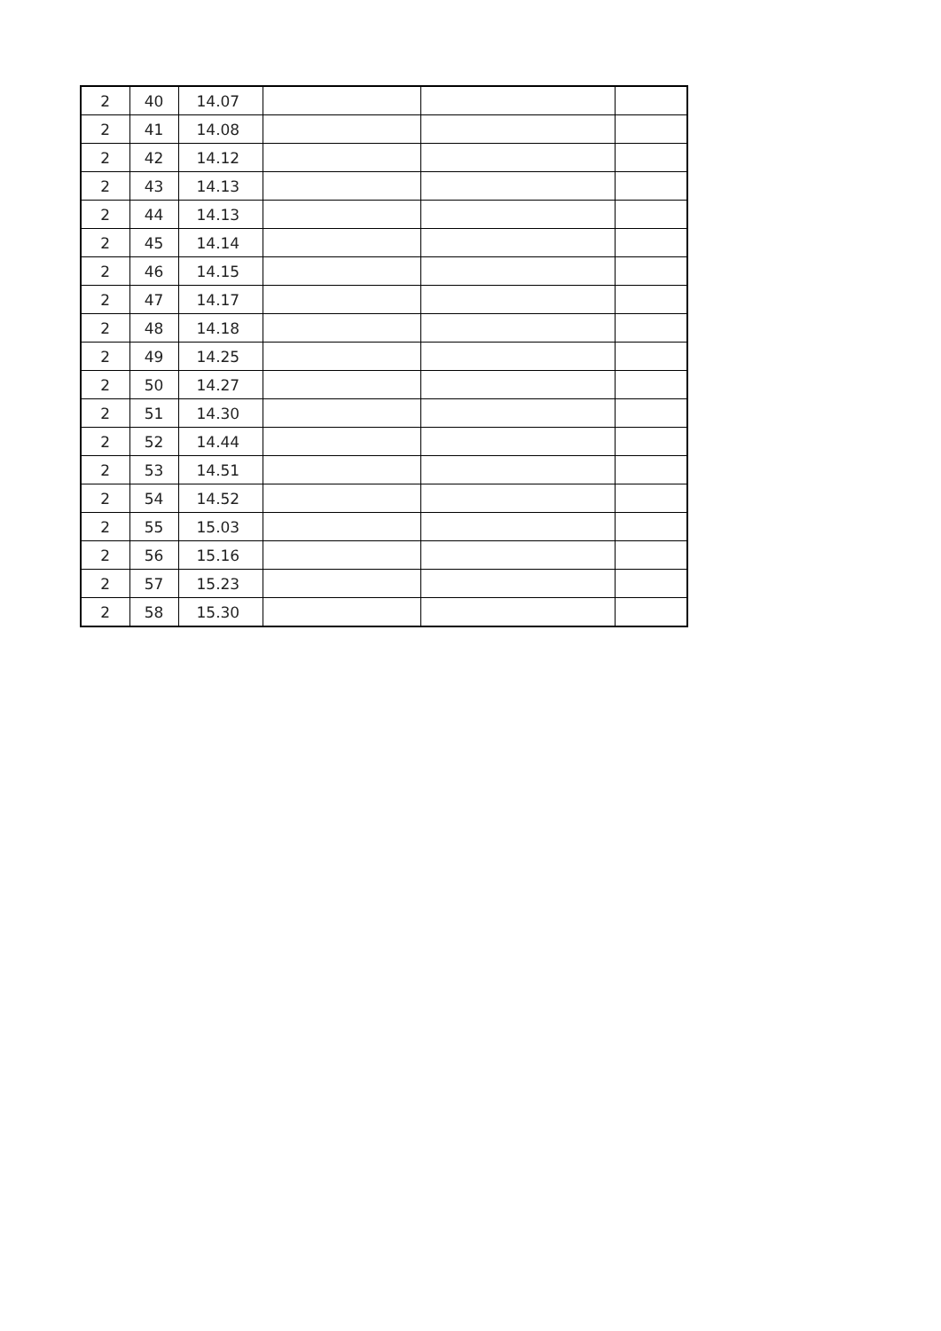| 2 | 40 | 14.07 | | | |
| 2 | 41 | 14.08 | | | |
| 2 | 42 | 14.12 | | | |
| 2 | 43 | 14.13 | | | |
| 2 | 44 | 14.13 | | | |
| 2 | 45 | 14.14 | | | |
| 2 | 46 | 14.15 | | | |
| 2 | 47 | 14.17 | | | |
| 2 | 48 | 14.18 | | | |
| 2 | 49 | 14.25 | | | |
| 2 | 50 | 14.27 | | | |
| 2 | 51 | 14.30 | | | |
| 2 | 52 | 14.44 | | | |
| 2 | 53 | 14.51 | | | |
| 2 | 54 | 14.52 | | | |
| 2 | 55 | 15.03 | | | |
| 2 | 56 | 15.16 | | | |
| 2 | 57 | 15.23 | | | |
| 2 | 58 | 15.30 | | | |